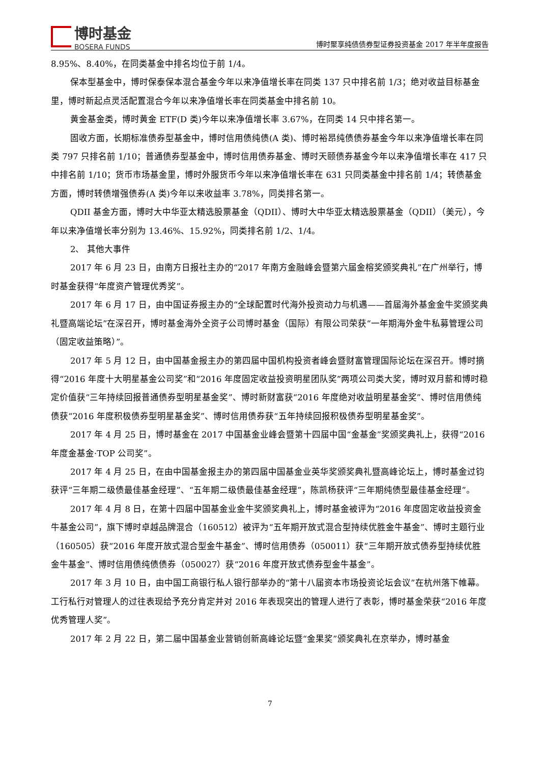博时基金
BOSERA FUNDS
博时聚享纯债债券型证券投资基金 2017 年半年度报告
8.95%、8.40%，在同类基金中排名均位于前 1/4。
保本型基金中，博时保泰保本混合基金今年以来净值增长率在同类 137 只中排名前 1/3；绝对收益目标基金里，博时新起点灵活配置混合今年以来净值增长率在同类基金中排名前 10。
黄金基金类，博时黄金 ETF(D 类)今年以来净值增长率 3.67%，在同类 14 只中排名第一。
固收方面，长期标准债券型基金中，博时信用债纯债(A 类)、博时裕昂纯债债券基金今年以来净值增长率在同类 797 只排名前 1/10；普通债券型基金中，博时信用债券基金、博时天颐债券基金今年以来净值增长率在 417 只中排名前 1/10；货币市场基金里，博时外服货币今年以来净值增长率在 631 只同类基金中排名前 1/4；转债基金方面，博时转债增强债券(A 类)今年以来收益率 3.78%，同类排名第一。
QDII 基金方面，博时大中华亚太精选股票基金（QDII）、博时大中华亚太精选股票基金（QDII）（美元），今年以来净值增长率分别为 13.46%、15.92%，同类排名前 1/2、1/4。
2、 其他大事件
2017 年 6 月 23 日，由南方日报社主办的“2017 年南方金融峰会暨第六届金榕奖颁奖典礼”在广州举行，博时基金获得“年度资产管理优秀奖”。
2017 年 6 月 17 日，由中国证券报主办的“全球配置时代海外投资动力与机遇——首届海外基金金牛奖颁奖典礼暨高端论坛”在深召开，博时基金海外全资子公司博时基金（国际）有限公司荣获“一年期海外金牛私募管理公司（固定收益策略）”。
2017 年 5 月 12 日，由中国基金报主办的第四届中国机构投资者峰会暨财富管理国际论坛在深召开。博时摘得“2016 年度十大明星基金公司奖”和“2016 年度固定收益投资明星团队奖”两项公司类大奖，博时双月薪和博时稳定价值获“三年持续回报普通债券型明星基金奖”、博时新财富获“2016 年度绝对收益明星基金奖”、博时信用债纯债获“2016 年度积极债券型明星基金奖”、博时信用债券获“五年持续回报积极债券型明星基金奖”。
2017 年 4 月 25 日，博时基金在 2017 中国基金业峰会暨第十四届中国“金基金”奖颁奖典礼上，获得“2016 年度金基金·TOP 公司奖”。
2017 年 4 月 25 日，在由中国基金报主办的第四届中国基金业英华奖颁奖典礼暨高峰论坛上，博时基金过钧获评“三年期二级债最佳基金经理”、“五年期二级债最佳基金经理”，陈凯杨获评“三年期纯债型最佳基金经理”。
2017 年 4 月 8 日，在第十四届中国基金业金牛奖颁奖典礼上，博时基金被评为“2016 年度固定收益投资金牛基金公司”，旗下博时卓越品牌混合（160512）被评为“五年期开放式混合型持续优胜金牛基金”、博时主题行业（160505）获“2016 年度开放式混合型金牛基金”、博时信用债券（050011）获“三年期开放式债券型持续优胜金牛基金”、博时信用债纯债债券（050027）获“2016 年度开放式债券型金牛基金”。
2017 年 3 月 10 日，由中国工商银行私人银行部举办的“第十八届资本市场投资论坛会议”在杭州落下帷幕。工行私行对管理人的过往表现给予充分肯定并对 2016 年表现突出的管理人进行了表彰，博时基金荣获“2016 年度优秀管理人奖”。
2017 年 2 月 22 日，第二届中国基金业营销创新高峰论坛暨“金果奖”颁奖典礼在京举办，博时基金
7